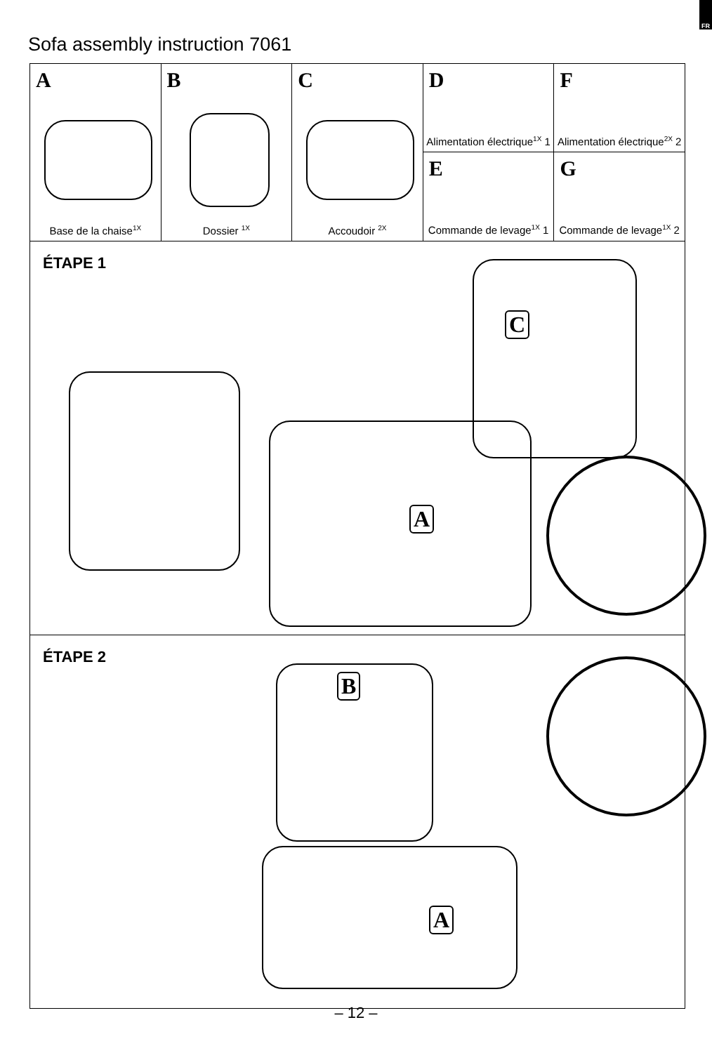FR
Sofa assembly instruction 7061
A
Base de la chaise<sup>1X</sup>
B
Dossier <sup>1X</sup>
C
Accoudoir <sup>2X</sup>
D
Alimentation électrique<sup>1X</sup> 1
E
Commande de levage<sup>1X</sup> 1
F
Alimentation électrique<sup>2X</sup> 2
G
Commande de levage<sup>1X</sup> 2
ÉTAPE 1
A
C
ÉTAPE 2
B
A
– 12 –